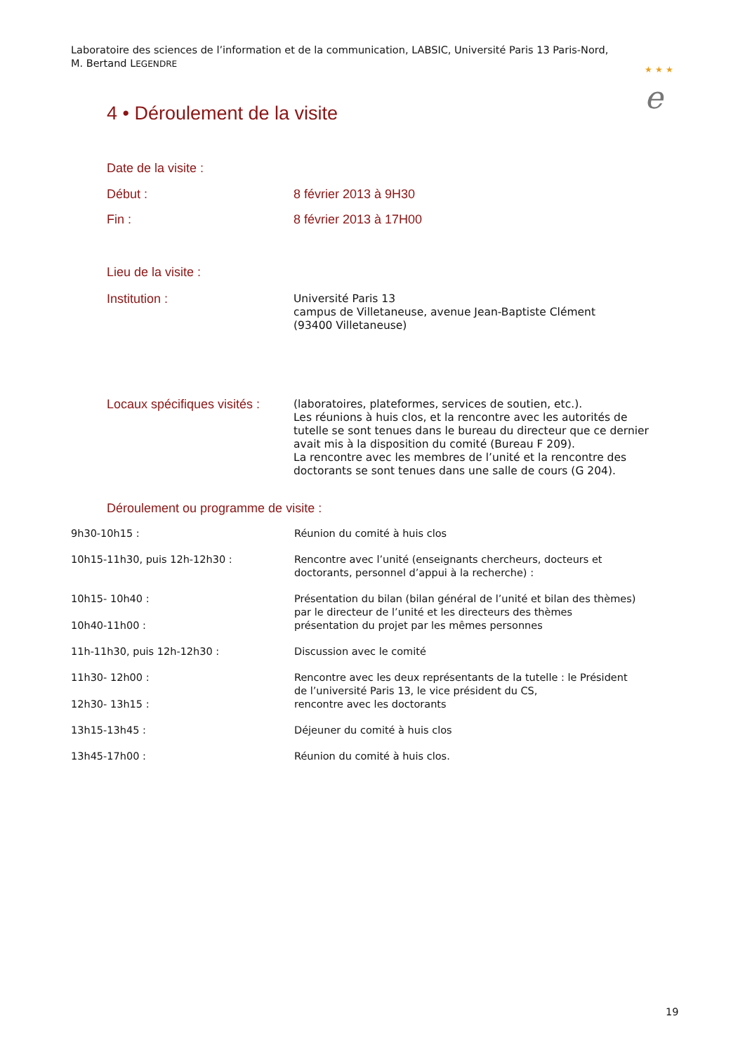Laboratoire des sciences de l’information et de la communication, LABSIC, Université Paris 13 Paris-Nord, M. Bertand LEGENDRE
★ ★ ★
e
4 • Déroulement de la visite
Date de la visite :
Début : 8 février 2013 à 9H30
Fin : 8 février 2013 à 17H00
Lieu de la visite :
Institution :
Université Paris 13
campus de Villetaneuse, avenue Jean-Baptiste Clément (93400 Villetaneuse)
Locaux spécifiques visités :
(laboratoires, plateformes, services de soutien, etc.).
Les réunions à huis clos, et la rencontre avec les autorités de tutelle se sont tenues dans le bureau du directeur que ce dernier avait mis à la disposition du comité (Bureau F 209).
La rencontre avec les membres de l’unité et la rencontre des doctorants se sont tenues dans une salle de cours (G 204).
Déroulement ou programme de visite :
9h30-10h15 : Réunion du comité à huis clos
10h15-11h30, puis 12h-12h30 : Rencontre avec l’unité (enseignants chercheurs, docteurs et
doctorants, personnel d’appui à la recherche) :
10h15- 10h40 : Présentation du bilan (bilan général de l’unité et bilan des thèmes)
par le directeur de l’unité et les directeurs des thèmes
10h40-11h00 : présentation du projet par les mêmes personnes
11h-11h30, puis 12h-12h30 : Discussion avec le comité
11h30- 12h00 : Rencontre avec les deux représentants de la tutelle : le Président
de l’université Paris 13, le vice président du CS,
12h30- 13h15 : rencontre avec les doctorants
13h15-13h45 : Déjeuner du comité à huis clos
13h45-17h00 : Réunion du comité à huis clos.
19